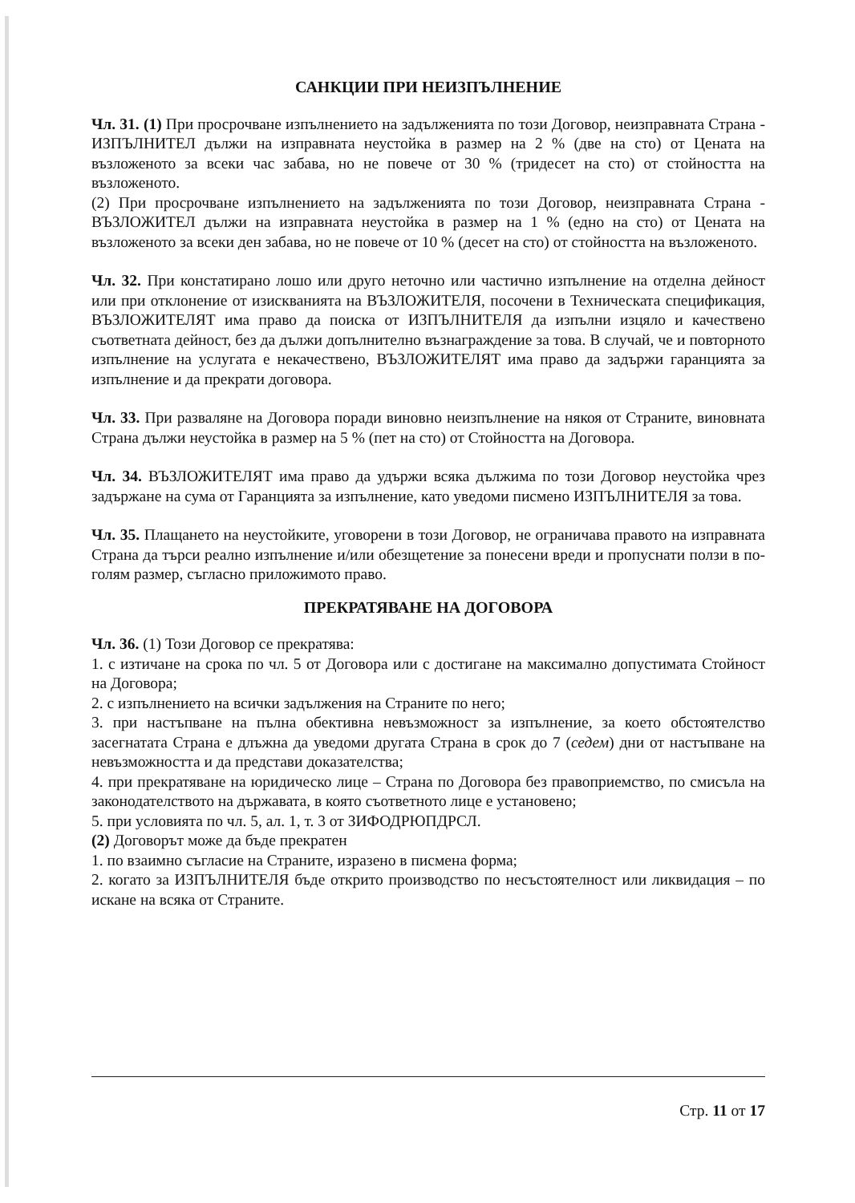САНКЦИИ ПРИ НЕИЗПЪЛНЕНИЕ
Чл. 31. (1) При просрочване изпълнението на задълженията по този Договор, неизправната Страна - ИЗПЪЛНИТЕЛ дължи на изправната неустойка в размер на 2 % (две на сто) от Цената на възложеното за всеки час забава, но не повече от 30 % (тридесет на сто) от стойността на възложеното.
(2) При просрочване изпълнението на задълженията по този Договор, неизправната Страна - ВЪЗЛОЖИТЕЛ дължи на изправната неустойка в размер на 1 % (едно на сто) от Цената на възложеното за всеки ден забава, но не повече от 10 % (десет на сто) от стойността на възложеното.
Чл. 32. При констатирано лошо или друго неточно или частично изпълнение на отделна дейност или при отклонение от изискванията на ВЪЗЛОЖИТЕЛЯ, посочени в Техническата спецификация, ВЪЗЛОЖИТЕЛЯТ има право да поиска от ИЗПЪЛНИТЕЛЯ да изпълни изцяло и качествено съответната дейност, без да дължи допълнително възнаграждение за това. В случай, че и повторното изпълнение на услугата е некачествено, ВЪЗЛОЖИТЕЛЯТ има право да задържи гаранцията за изпълнение и да прекрати договора.
Чл. 33. При разваляне на Договора поради виновно неизпълнение на някоя от Страните, виновната Страна дължи неустойка в размер на 5 % (пет на сто) от Стойността на Договора.
Чл. 34. ВЪЗЛОЖИТЕЛЯТ има право да удържи всяка дължима по този Договор неустойка чрез задържане на сума от Гаранцията за изпълнение, като уведоми писмено ИЗПЪЛНИТЕЛЯ за това.
Чл. 35. Плащането на неустойките, уговорени в този Договор, не ограничава правото на изправната Страна да търси реално изпълнение и/или обезщетение за понесени вреди и пропуснати ползи в по-голям размер, съгласно приложимото право.
ПРЕКРАТЯВАНЕ НА ДОГОВОРА
Чл. 36. (1) Този Договор се прекратява:
1. с изтичане на срока по чл. 5 от Договора или с достигане на максимално допустимата Стойност на Договора;
2. с изпълнението на всички задължения на Страните по него;
3. при настъпване на пълна обективна невъзможност за изпълнение, за което обстоятелство засегнатата Страна е длъжна да уведоми другата Страна в срок до 7 (седем) дни от настъпване на невъзможността и да представи доказателства;
4. при прекратяване на юридическо лице – Страна по Договора без правоприемство, по смисъла на законодателството на държавата, в която съответното лице е установено;
5. при условията по чл. 5, ал. 1, т. 3 от ЗИФОДРЮПДРСЛ.
(2) Договорът може да бъде прекратен
1. по взаимно съгласие на Страните, изразено в писмена форма;
2. когато за ИЗПЪЛНИТЕЛЯ бъде открито производство по несъстоятелност или ликвидация – по искане на всяка от Страните.
Стр. 11 от 17